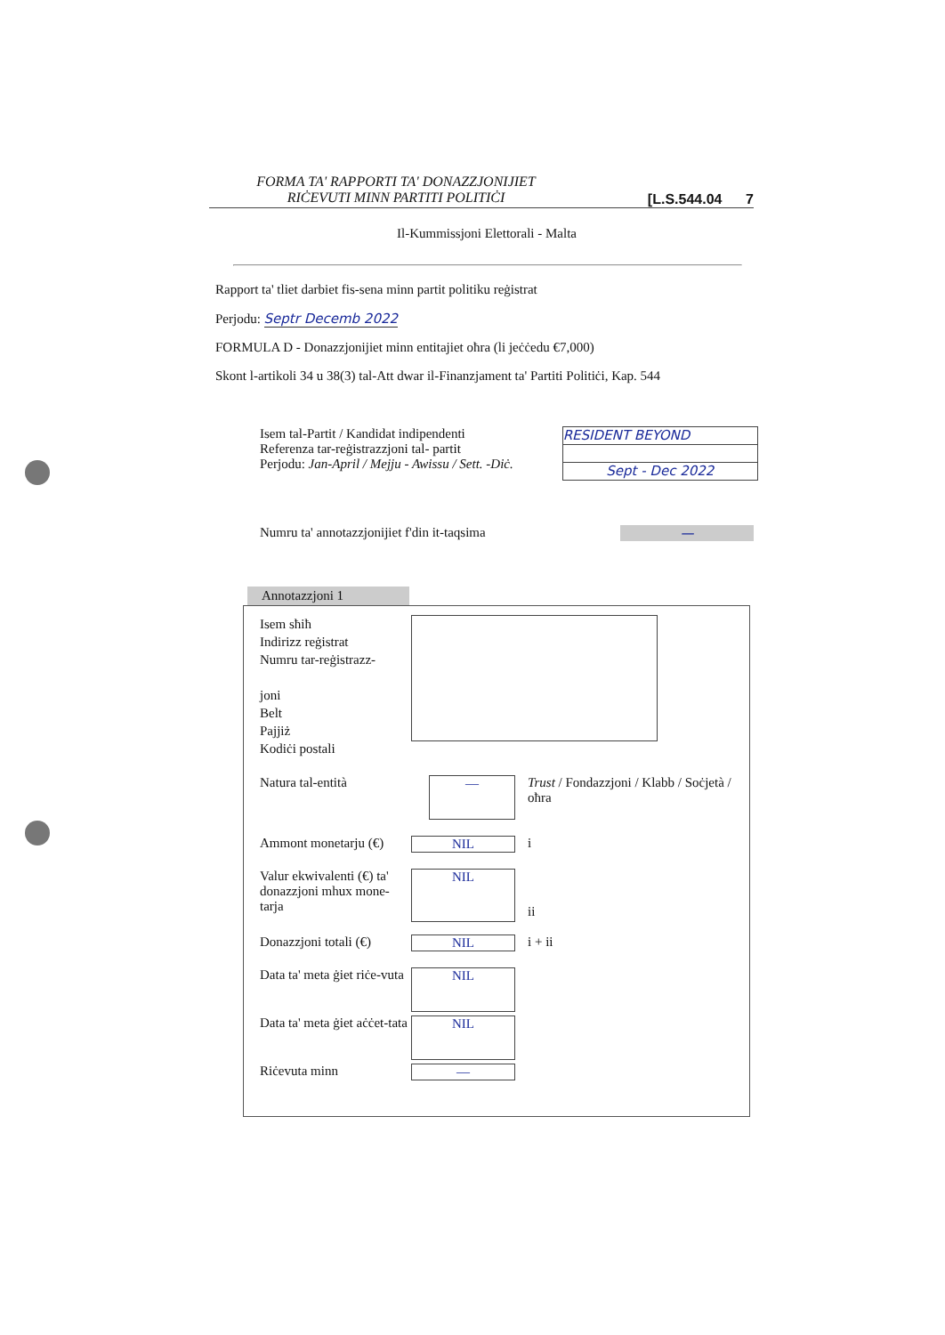FORMA TA' RAPPORTI TA' DONAZZJONIJIET
RIĊEVUTI MINN PARTITI POLITIĊI
[L.S.544.04 7
Il-Kummissjoni Elettorali - Malta
Rapport ta' tliet darbiet fis-sena minn partit politiku reġistrat
Perjodu: Septr Decemb 2022
FORMULA D - Donazzjonijiet minn entitajiet oħra (li jeċċedu €7,000)
Skont l-artikoli 34 u 38(3) tal-Att dwar il-Finanzjament ta' Partiti Politiċi, Kap. 544
Isem tal-Partit / Kandidat indipendenti
Referenza tar-reġistrazzjoni tal- partit
Perjodu: Jan-April / Mejju - Awissu / Sett. -Diċ.
RESIDENT BEYOND
Sept - Dec 2022
Numru ta' annotazzjonijiet f'din it-taqsima
—
Annotazzjoni 1
Isem sħiħ
Indirizz reġistrat
Numru tar-reġistrazz-
joni
Belt
Pajjiż
Kodiċi postali
Natura tal-entità
—
Trust / Fondazzjoni / Klabb / Soċjetà /
oħra
Ammont monetarju (€)
NIL i
Valur ekwivalenti (€) ta' donazzjoni mhux mone-tarja
NIL
ii
Donazzjoni totali (€)
NIL i + ii
Data ta' meta ġiet riċe-vuta
NIL
Data ta' meta ġiet aċċet-tata
NIL
Riċevuta minn —